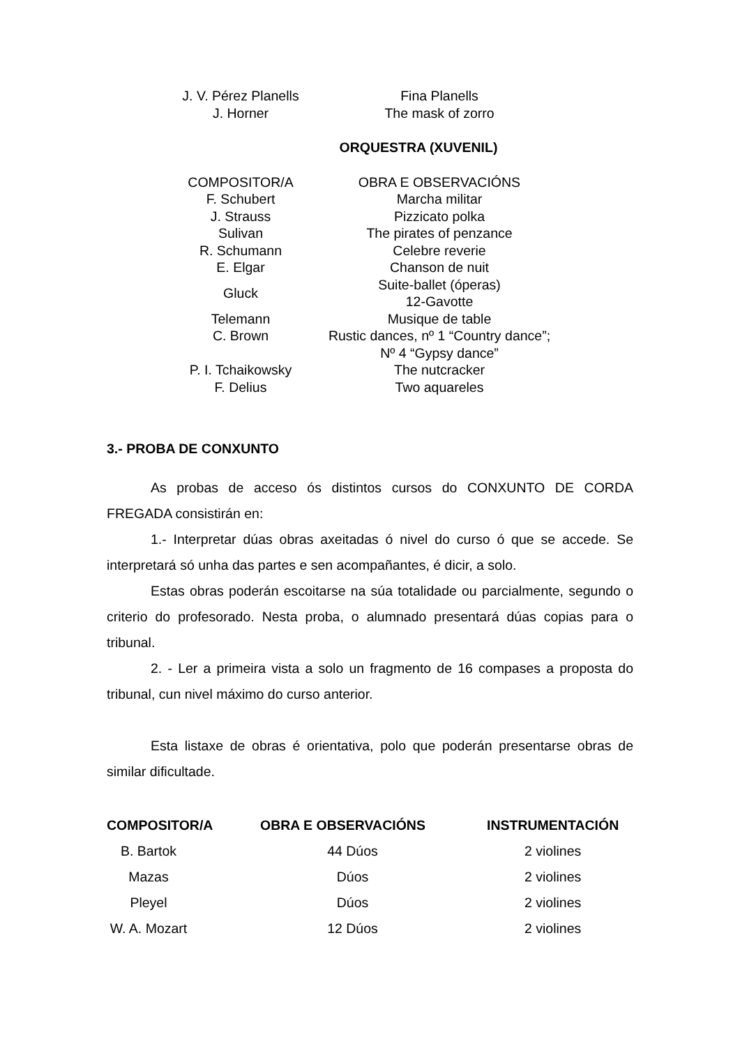| J. V. Pérez Planells | Fina Planells |
| J. Horner | The mask of zorro |
| ORQUESTRA (XUVENIL) | |
| COMPOSITOR/A | OBRA E OBSERVACIÓNS |
| F. Schubert | Marcha militar |
| J. Strauss | Pizzicato polka |
| Sulivan | The pirates of penzance |
| R. Schumann | Celebre reverie |
| E. Elgar | Chanson de nuit |
| Gluck | Suite-ballet (óperas) 12-Gavotte |
| Telemann | Musique de table |
| C. Brown | Rustic dances, nº 1 “Country dance”; Nº 4 “Gypsy dance” |
| P. I. Tchaikowsky | The nutcracker |
| F. Delius | Two aquareles |
3.- PROBA DE CONXUNTO
As probas de acceso ós distintos cursos do CONXUNTO DE CORDA FREGADA consistirán en:
1.- Interpretar dúas obras axeitadas ó nivel do curso ó que se accede. Se interpretará só unha das partes e sen acompañantes, é dicir, a solo.
Estas obras poderán escoitarse na súa totalidade ou parcialmente, segundo o criterio do profesorado. Nesta proba, o alumnado presentará dúas copias para o tribunal.
2. - Ler a primeira vista a solo un fragmento de 16 compases a proposta do tribunal, cun nivel máximo do curso anterior.
Esta listaxe de obras é orientativa, polo que poderán presentarse obras de similar dificultade.
| COMPOSITOR/A | OBRA E OBSERVACIÓNS | INSTRUMENTACIÓN |
| --- | --- | --- |
| B. Bartok | 44 Dúos | 2 violines |
| Mazas | Dúos | 2 violines |
| Pleyel | Dúos | 2 violines |
| W. A. Mozart | 12 Dúos | 2 violines |